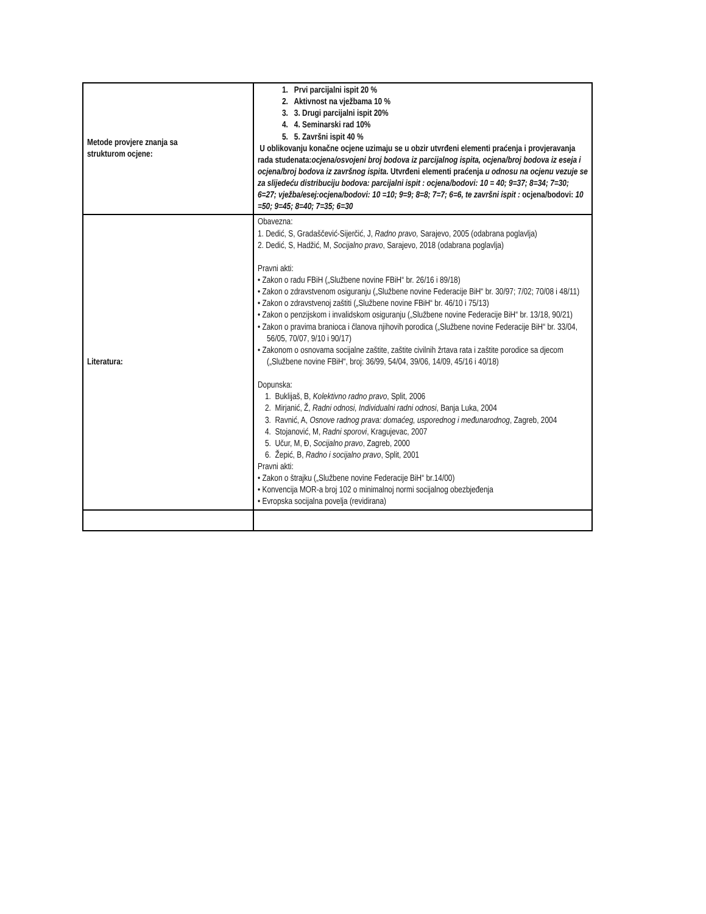| Metode provjere znanja sa strukturom ocjene: | 1. Prvi parcijalni ispit 20 % 2. Aktivnost na vježbama 10 % 3. 3. Drugi parcijalni ispit 20% 4. 4. Seminarski rad 10% 5. 5. Završni ispit 40 % U oblikovanju konačne ocjene uzimaju se u obzir utvrđeni elementi praćenja i provjeravanja rada studenata: ocjena/osvojeni broj bodova iz parcijalnog ispita, ocjena/broj bodova iz eseja i ocjena/broj bodova iz završnog ispita. Utvrđeni elementi praćenja u odnosu na ocjenu vezuje se za slijedeću distribuciju bodova: parcijalni ispit : ocjena/bodovi: 10 = 40; 9=37; 8=34; 7=30; 6=27; vježba/esej:ocjena/bodovi: 10 =10; 9=9; 8=8; 7=7; 6=6, te završni ispit : ocjena/bodovi: 10 =50; 9=45; 8=40; 7=35; 6=30 |
| Literatura: | Obavezna: 1. Dedić, S, Gradaščević-Sijerčić, J, Radno pravo, Sarajevo, 2005 (odabrana poglavlja) 2. Dedić, S, Hadžić, M, Socijalno pravo , Sarajevo, 2018 (odabrana poglavlja) Pravni akti: • Zakon o radu FBiH („Službene novine FBiH“ br. 26/16 i 89/18) • Zakon o zdravstvenom osiguranju („Službene novine Federacije BiH“ br. 30/97; 7/02; 70/08 i 48/11) • Zakon o zdravstvenoj zaštiti („Službene novine FBiH“ br. 46/10 i 75/13) • Zakon o penzijskom i invalidskom osiguranju („Službene novine Federacije BiH“ br. 13/18, 90/21) • Zakon o pravima branioca i članova njihovih porodica („Službene novine Federacije BiH“ br. 33/04, 56/05, 70/07, 9/10 i 90/17) • Zakonom o osnovama socijalne zaštite, zaštite civilnih žrtava rata i zaštite porodice sa djecom („Službene novine FBiH“, broj: 36/99, 54/04, 39/06, 14/09, 45/16 i 40/18) Dopunska: 1. Buklijaš, B, Kolektivno radno pravo , Split, 2006 2. Mirjanić, Ž, Radni odnosi, Individualni radni odnosi , Banja Luka, 2004 3. Ravnić, A, Osnove radnog prava: domaćeg, usporednog i međunarodnog , Zagreb, 2004 4. Stojanović, M, Radni sporovi , Kragujevac, 2007 5. Učur, M, Đ, Socijalno pravo , Zagreb, 2000 6. Žepić, B, Radno i socijalno pravo , Split, 2001 Pravni akti: • Zakon o štrajku („Službene novine Federacije BiH“ br.14/00) • Konvencija MOR-a broj 102 o minimalnoj normi socijalnog obezbjeđenja • Evropska socijalna povelja (revidirana) |